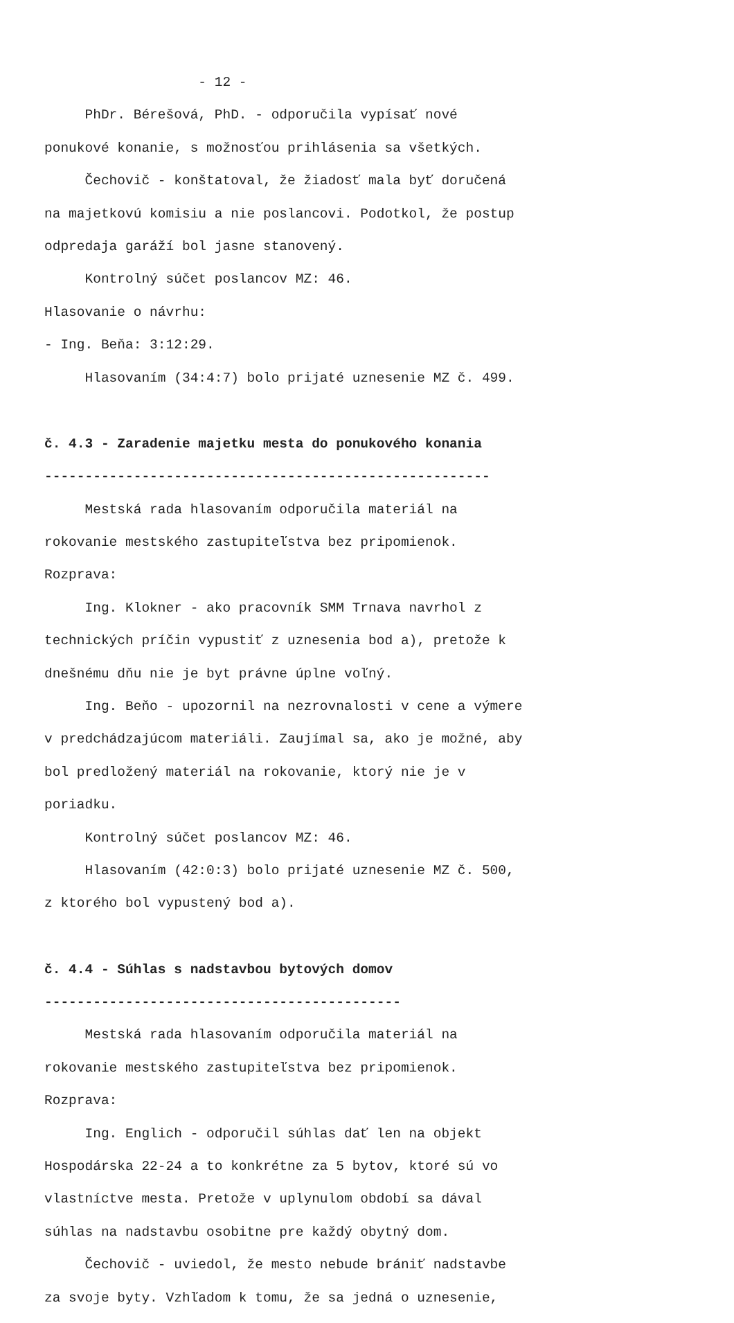- 12 -
PhDr. Bérešová, PhD. - odporučila vypísať nové
ponukové konanie, s možnosťou prihlásenia sa všetkých.
Čechovič - konštatoval, že žiadosť mala byť doručená
na majetkovú komisiu a nie poslancovi. Podotkol, že postup
odpredaja garáží bol jasne stanovený.
Kontrolný súčet poslancov MZ: 46.
Hlasovanie o návrhu:
- Ing. Beňa: 3:12:29.
Hlasovaním (34:4:7) bolo prijaté uznesenie MZ č. 499.
č. 4.3 - Zaradenie majetku mesta do ponukového konania
-------------------------------------------------------
Mestská rada hlasovaním odporučila materiál na
rokovanie mestského zastupiteľstva bez pripomienok.
Rozprava:
Ing. Klokner - ako pracovník SMM Trnava navrhol z
technických príčin vypustiť z uznesenia bod a), pretože k
dnešnému dňu nie je byt právne úplne voľný.
Ing. Beňo - upozornil na nezrovnalosti v cene a výmere
v predchádzajúcom materiáli. Zaujímal sa, ako je možné, aby
bol predložený materiál na rokovanie, ktorý nie je v
poriadku.
Kontrolný súčet poslancov MZ: 46.
Hlasovaním (42:0:3) bolo prijaté uznesenie MZ č. 500,
z ktorého bol vypustený bod a).
č. 4.4 - Súhlas s nadstavbou bytových domov
--------------------------------------------
Mestská rada hlasovaním odporučila materiál na
rokovanie mestského zastupiteľstva bez pripomienok.
Rozprava:
Ing. Englich - odporučil súhlas dať len na objekt
Hospodárska 22-24 a to konkrétne za 5 bytov, ktoré sú vo
vlastníctve mesta. Pretože v uplynulom období sa dával
súhlas na nadstavbu osobitne pre každý obytný dom.
Čechovič - uviedol, že mesto nebude brániť nadstavbe
za svoje byty. Vzhľadom k tomu, že sa jedná o uznesenie,